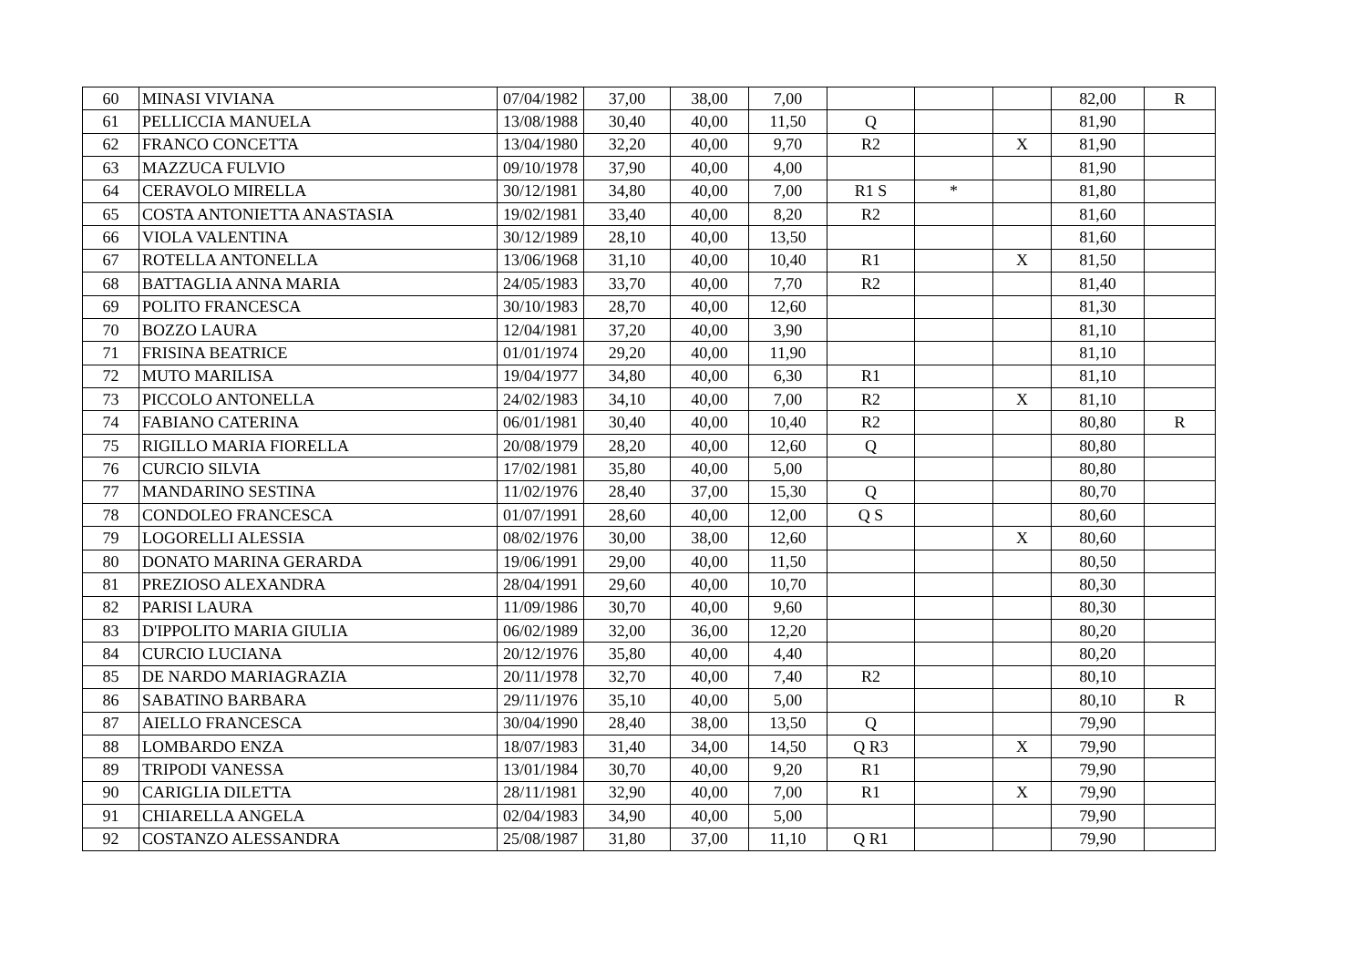| 60 | MINASI VIVIANA | 07/04/1982 | 37,00 | 38,00 | 7,00 | | | | 82,00 | R |
| 61 | PELLICCIA MANUELA | 13/08/1988 | 30,40 | 40,00 | 11,50 | Q | | | 81,90 | |
| 62 | FRANCO CONCETTA | 13/04/1980 | 32,20 | 40,00 | 9,70 | R2 | | X | 81,90 | |
| 63 | MAZZUCA FULVIO | 09/10/1978 | 37,90 | 40,00 | 4,00 | | | | 81,90 | |
| 64 | CERAVOLO MIRELLA | 30/12/1981 | 34,80 | 40,00 | 7,00 | R1 S | * | | 81,80 | |
| 65 | COSTA ANTONIETTA ANASTASIA | 19/02/1981 | 33,40 | 40,00 | 8,20 | R2 | | | 81,60 | |
| 66 | VIOLA VALENTINA | 30/12/1989 | 28,10 | 40,00 | 13,50 | | | | 81,60 | |
| 67 | ROTELLA ANTONELLA | 13/06/1968 | 31,10 | 40,00 | 10,40 | R1 | | X | 81,50 | |
| 68 | BATTAGLIA ANNA MARIA | 24/05/1983 | 33,70 | 40,00 | 7,70 | R2 | | | 81,40 | |
| 69 | POLITO FRANCESCA | 30/10/1983 | 28,70 | 40,00 | 12,60 | | | | 81,30 | |
| 70 | BOZZO LAURA | 12/04/1981 | 37,20 | 40,00 | 3,90 | | | | 81,10 | |
| 71 | FRISINA BEATRICE | 01/01/1974 | 29,20 | 40,00 | 11,90 | | | | 81,10 | |
| 72 | MUTO MARILISA | 19/04/1977 | 34,80 | 40,00 | 6,30 | R1 | | | 81,10 | |
| 73 | PICCOLO ANTONELLA | 24/02/1983 | 34,10 | 40,00 | 7,00 | R2 | | X | 81,10 | |
| 74 | FABIANO CATERINA | 06/01/1981 | 30,40 | 40,00 | 10,40 | R2 | | | 80,80 | R |
| 75 | RIGILLO MARIA FIORELLA | 20/08/1979 | 28,20 | 40,00 | 12,60 | Q | | | 80,80 | |
| 76 | CURCIO SILVIA | 17/02/1981 | 35,80 | 40,00 | 5,00 | | | | 80,80 | |
| 77 | MANDARINO SESTINA | 11/02/1976 | 28,40 | 37,00 | 15,30 | Q | | | 80,70 | |
| 78 | CONDOLEO FRANCESCA | 01/07/1991 | 28,60 | 40,00 | 12,00 | Q S | | | 80,60 | |
| 79 | LOGORELLI ALESSIA | 08/02/1976 | 30,00 | 38,00 | 12,60 | | | X | 80,60 | |
| 80 | DONATO MARINA GERARDA | 19/06/1991 | 29,00 | 40,00 | 11,50 | | | | 80,50 | |
| 81 | PREZIOSO ALEXANDRA | 28/04/1991 | 29,60 | 40,00 | 10,70 | | | | 80,30 | |
| 82 | PARISI LAURA | 11/09/1986 | 30,70 | 40,00 | 9,60 | | | | 80,30 | |
| 83 | D'IPPOLITO MARIA GIULIA | 06/02/1989 | 32,00 | 36,00 | 12,20 | | | | 80,20 | |
| 84 | CURCIO LUCIANA | 20/12/1976 | 35,80 | 40,00 | 4,40 | | | | 80,20 | |
| 85 | DE NARDO MARIAGRAZIA | 20/11/1978 | 32,70 | 40,00 | 7,40 | R2 | | | 80,10 | |
| 86 | SABATINO BARBARA | 29/11/1976 | 35,10 | 40,00 | 5,00 | | | | 80,10 | R |
| 87 | AIELLO FRANCESCA | 30/04/1990 | 28,40 | 38,00 | 13,50 | Q | | | 79,90 | |
| 88 | LOMBARDO ENZA | 18/07/1983 | 31,40 | 34,00 | 14,50 | Q R3 | | X | 79,90 | |
| 89 | TRIPODI VANESSA | 13/01/1984 | 30,70 | 40,00 | 9,20 | R1 | | | 79,90 | |
| 90 | CARIGLIA DILETTA | 28/11/1981 | 32,90 | 40,00 | 7,00 | R1 | | X | 79,90 | |
| 91 | CHIARELLA ANGELA | 02/04/1983 | 34,90 | 40,00 | 5,00 | | | | 79,90 | |
| 92 | COSTANZO ALESSANDRA | 25/08/1987 | 31,80 | 37,00 | 11,10 | Q R1 | | | 79,90 | |